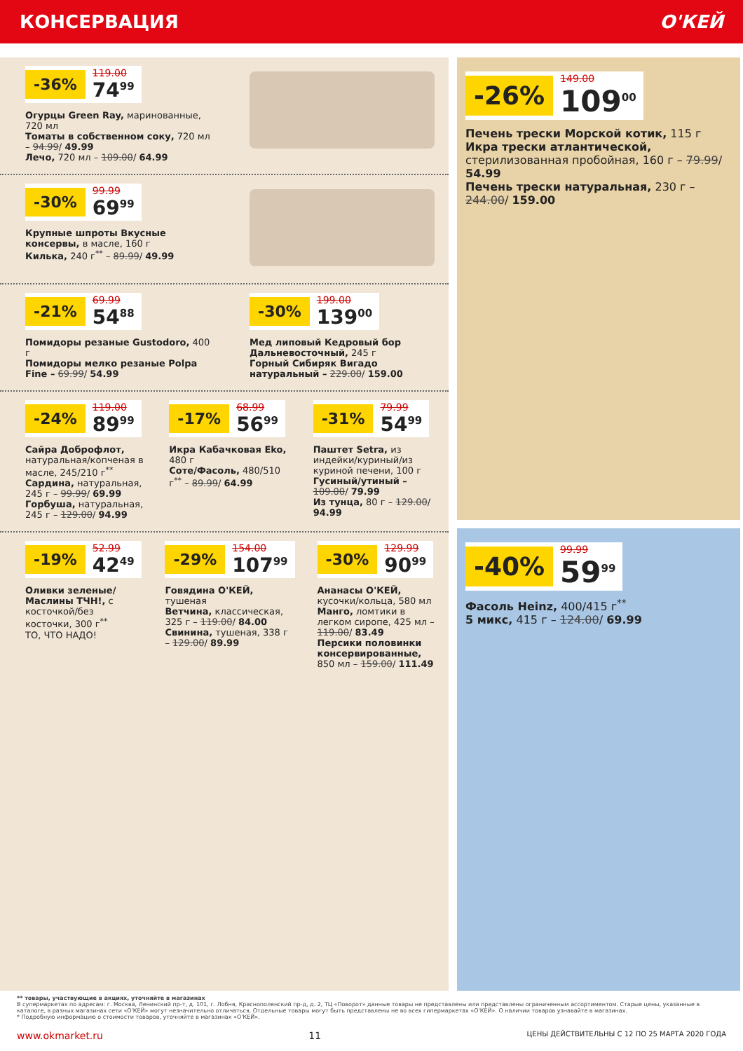КОНСЕРВАЦИЯ О'КЕЙ
-36% 119.00 74<sup>99</sup>
Огурцы Green Ray, маринованные, 720 мл
Томаты в собственном соку, 720 мл – 94.99/ 49.99
Лечо, 720 мл – 109.00/ 64.99
-30% 99.99 69<sup>99</sup>
Крупные шпроты Вкусные консервы, в масле, 160 г
Килька, 240 г<sup>**</sup> – 89.99/ 49.99
-21% 69.99 54<sup>88</sup>
Помидоры резаные Gustodoro, 400 г
Помидоры мелко резаные Polpa Fine – 69.99/ 54.99
-30% 199.00 139<sup>00</sup>
Мед липовый Кедровый бор Дальневосточный, 245 г
Горный Сибиряк Вигадо натуральный – 229.00/ 159.00
-24% 119.00 89<sup>99</sup>
Сайра Доброфлот, натуральная/копченая в масле, 245/210 г<sup>**</sup>
Сардина, натуральная, 245 г – 99.99/ 69.99
Горбуша, натуральная, 245 г – 129.00/ 94.99
-17% 68.99 56<sup>99</sup>
Икра Кабачковая Eko, 480 г
Соте/Фасоль, 480/510 г<sup>**</sup> – 89.99/ 64.99
-31% 79.99 54<sup>99</sup>
Паштет Setra, из индейки/куриный/из куриной печени, 100 г
Гусиный/утиный – 109.00/ 79.99
Из тунца, 80 г – 129.00/ 94.99
-19% 52.99 42<sup>49</sup>
Оливки зеленые/Маслины ТЧН!, с косточкой/без косточки, 300 г<sup>**</sup>
ТО, ЧТО НАДО!
-29% 154.00 107<sup>99</sup>
Говядина О'КЕЙ, тушеная
Ветчина, классическая, 325 г – 119.00/ 84.00
Свинина, тушеная, 338 г – 129.00/ 89.99
-30% 129.99 90<sup>99</sup>
Ананасы О'КЕЙ, кусочки/кольца, 580 мл
Манго, ломтики в легком сиропе, 425 мл – 119.00/ 83.49
Персики половинки консервированные, 850 мл – 159.00/ 111.49
-26% 149.00 109<sup>00</sup>
Печень трески Морской котик, 115 г
Икра трески атлантической, стерилизованная пробойная, 160 г – 79.99/ 54.99
Печень трески натуральная, 230 г – 244.00/ 159.00
-40% 99.99 59<sup>99</sup>
Фасоль Heinz, 400/415 г<sup>**</sup>
5 микс, 415 г – 124.00/ 69.99
** товары, участвующие в акциях, уточняйте в магазинах
В супермаркетах по адресам: г. Москва, Ленинский пр-т, д. 101, г. Лобня, Краснополянский пр-д, д. 2, ТЦ «Поворот» данные товары не представлены или представлены ограниченным ассортиментом. Старые цены, указанные в каталоге, в разных магазинах сети «О'КЕЙ» могут незначительно отличаться. Отдельные товары могут быть представлены не во всех гипермаркетах «О'КЕЙ». О наличии товаров узнавайте в магазинах.
* Подробную информацию о стоимости товаров, уточняйте в магазинах «О'КЕЙ».
www.okmarket.ru 11 ЦЕНЫ ДЕЙСТВИТЕЛЬНЫ С 12 ПО 25 МАРТА 2020 ГОДА